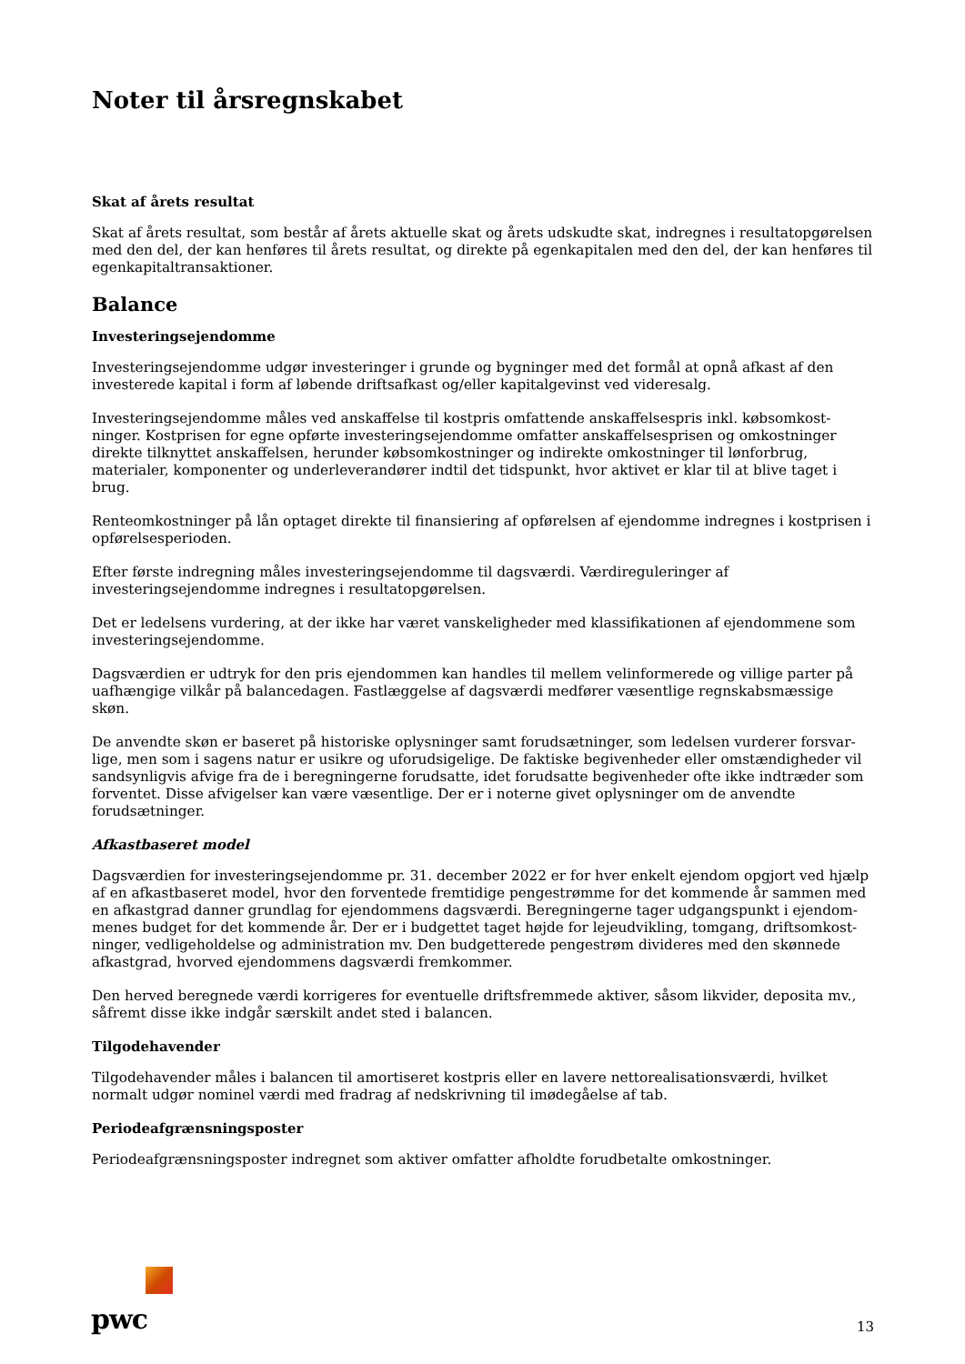Noter til årsregnskabet
Skat af årets resultat
Skat af årets resultat, som består af årets aktuelle skat og årets udskudte skat, indregnes i resultatopgørelsen med den del, der kan henføres til årets resultat, og direkte på egenkapitalen med den del, der kan henføres til egenkapitaltransaktioner.
Balance
Investeringsejendomme
Investeringsejendomme udgør investeringer i grunde og bygninger med det formål at opnå afkast af den investerede kapital i form af løbende driftsafkast og/eller kapitalgevinst ved videresalg.
Investeringsejendomme måles ved anskaffelse til kostpris omfattende anskaffelsespris inkl. købsomkost-ninger. Kostprisen for egne opførte investeringsejendomme omfatter anskaffelsesprisen og omkostninger direkte tilknyttet anskaffelsen, herunder købsomkostninger og indirekte omkostninger til lønforbrug, materialer, komponenter og underleverandører indtil det tidspunkt, hvor aktivet er klar til at blive taget i brug.
Renteomkostninger på lån optaget direkte til finansiering af opførelsen af ejendomme indregnes i kostprisen i opførelsesperioden.
Efter første indregning måles investeringsejendomme til dagsværdi. Værdireguleringer af investeringsejendomme indregnes i resultatopgørelsen.
Det er ledelsens vurdering, at der ikke har været vanskeligheder med klassifikationen af ejendommene som investeringsejendomme.
Dagsværdien er udtryk for den pris ejendommen kan handles til mellem velinformerede og villige parter på uafhængige vilkår på balancedagen. Fastlæggelse af dagsværdi medfører væsentlige regnskabsmæssige skøn.
De anvendte skøn er baseret på historiske oplysninger samt forudsætninger, som ledelsen vurderer forsvar-lige, men som i sagens natur er usikre og uforudsigelige. De faktiske begivenheder eller omstændigheder vil sandsynligvis afvige fra de i beregningerne forudsatte, idet forudsatte begivenheder ofte ikke indtræder som forventet. Disse afvigelser kan være væsentlige. Der er i noterne givet oplysninger om de anvendte forudsætninger.
Afkastbaseret model
Dagsværdien for investeringsejendomme pr. 31. december 2022 er for hver enkelt ejendom opgjort ved hjælp af en afkastbaseret model, hvor den forventede fremtidige pengestrømme for det kommende år sammen med en afkastgrad danner grundlag for ejendommens dagsværdi. Beregningerne tager udgangspunkt i ejendom-menes budget for det kommende år. Der er i budgettet taget højde for lejeudvikling, tomgang, driftsomkost-ninger, vedligeholdelse og administration mv. Den budgetterede pengestrøm divideres med den skønnede afkastgrad, hvorved ejendommens dagsværdi fremkommer.
Den herved beregnede værdi korrigeres for eventuelle driftsfremmede aktiver, såsom likvider, deposita mv., såfremt disse ikke indgår særskilt andet sted i balancen.
Tilgodehavender
Tilgodehavender måles i balancen til amortiseret kostpris eller en lavere nettorealisationsværdi, hvilket normalt udgør nominel værdi med fradrag af nedskrivning til imødegåelse af tab.
Periodeafgrænsningsposter
Periodeafgrænsningsposter indregnet som aktiver omfatter afholdte forudbetalte omkostninger.
pwc
13